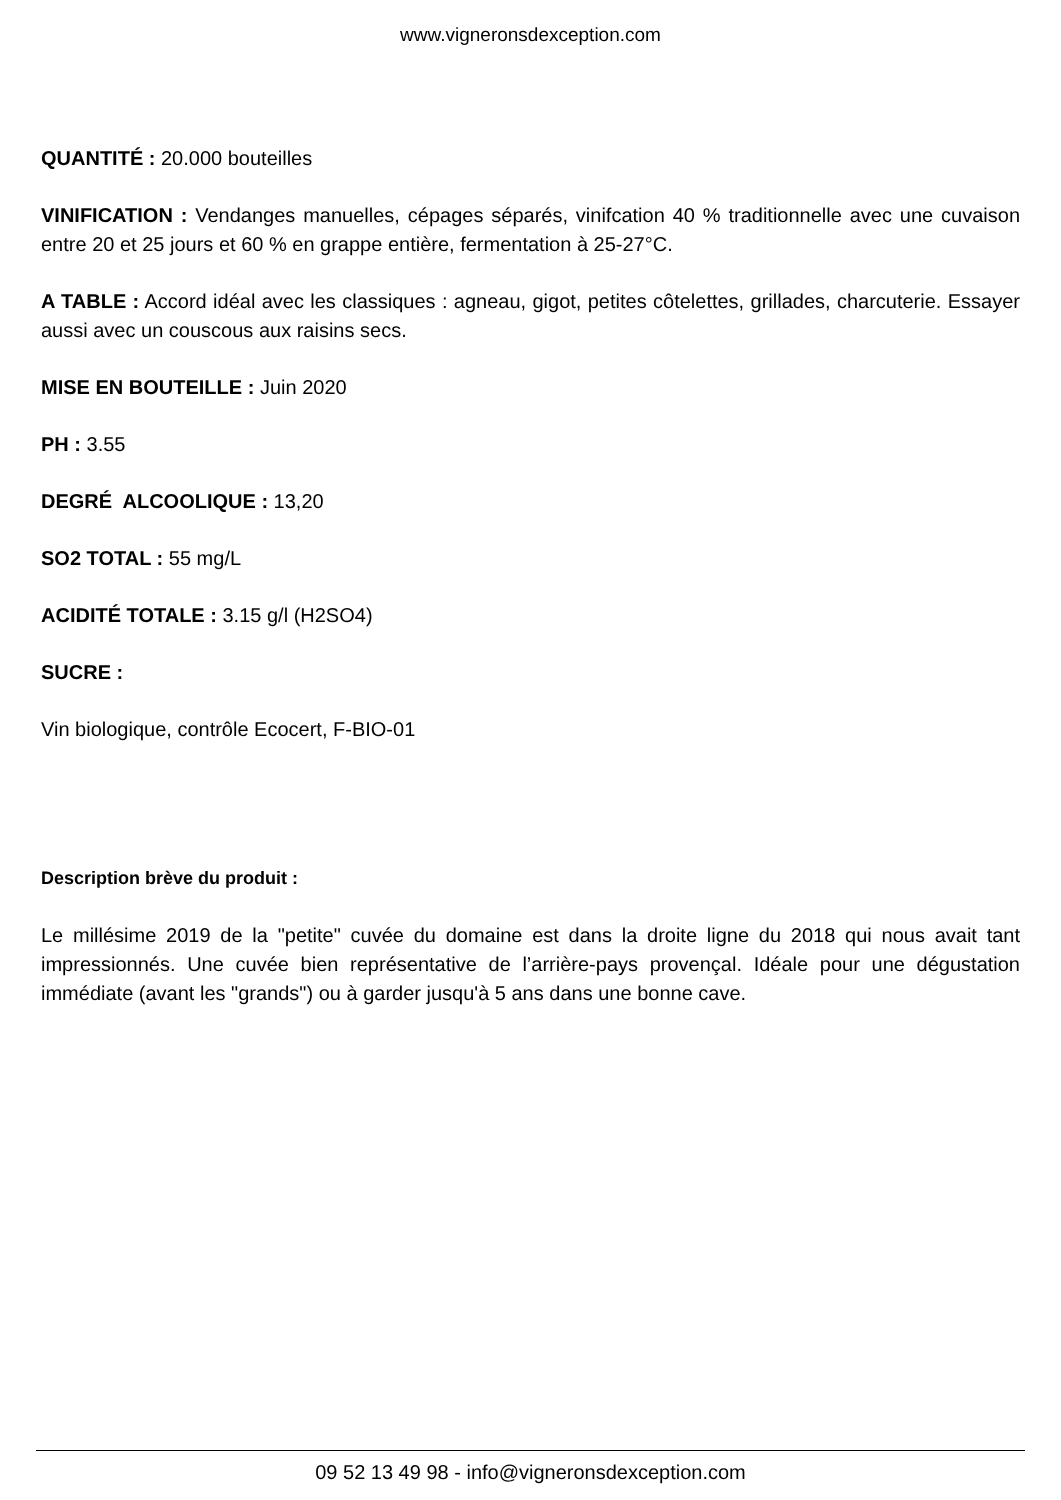www.vigneronsdexception.com
QUANTITÉ : 20.000 bouteilles
VINIFICATION : Vendanges manuelles, cépages séparés, vinifcation 40 % traditionnelle avec une cuvaison entre 20 et 25 jours et 60 % en grappe entière, fermentation à 25-27°C.
A TABLE : Accord idéal avec les classiques : agneau, gigot, petites côtelettes, grillades, charcuterie. Essayer aussi avec un couscous aux raisins secs.
MISE EN BOUTEILLE : Juin 2020
PH : 3.55
DEGRÉ ALCOOLIQUE : 13,20
SO2 TOTAL : 55 mg/L
ACIDITÉ TOTALE : 3.15 g/l (H2SO4)
SUCRE :
Vin biologique, contrôle Ecocert, F-BIO-01
Description brève du produit :
Le millésime 2019 de la "petite" cuvée du domaine est dans la droite ligne du 2018 qui nous avait tant impressionnés. Une cuvée bien représentative de l’arrière-pays provençal. Idéale pour une dégustation immédiate (avant les "grands") ou à garder jusqu'à 5 ans dans une bonne cave.
09 52 13 49 98 - info@vigneronsdexception.com